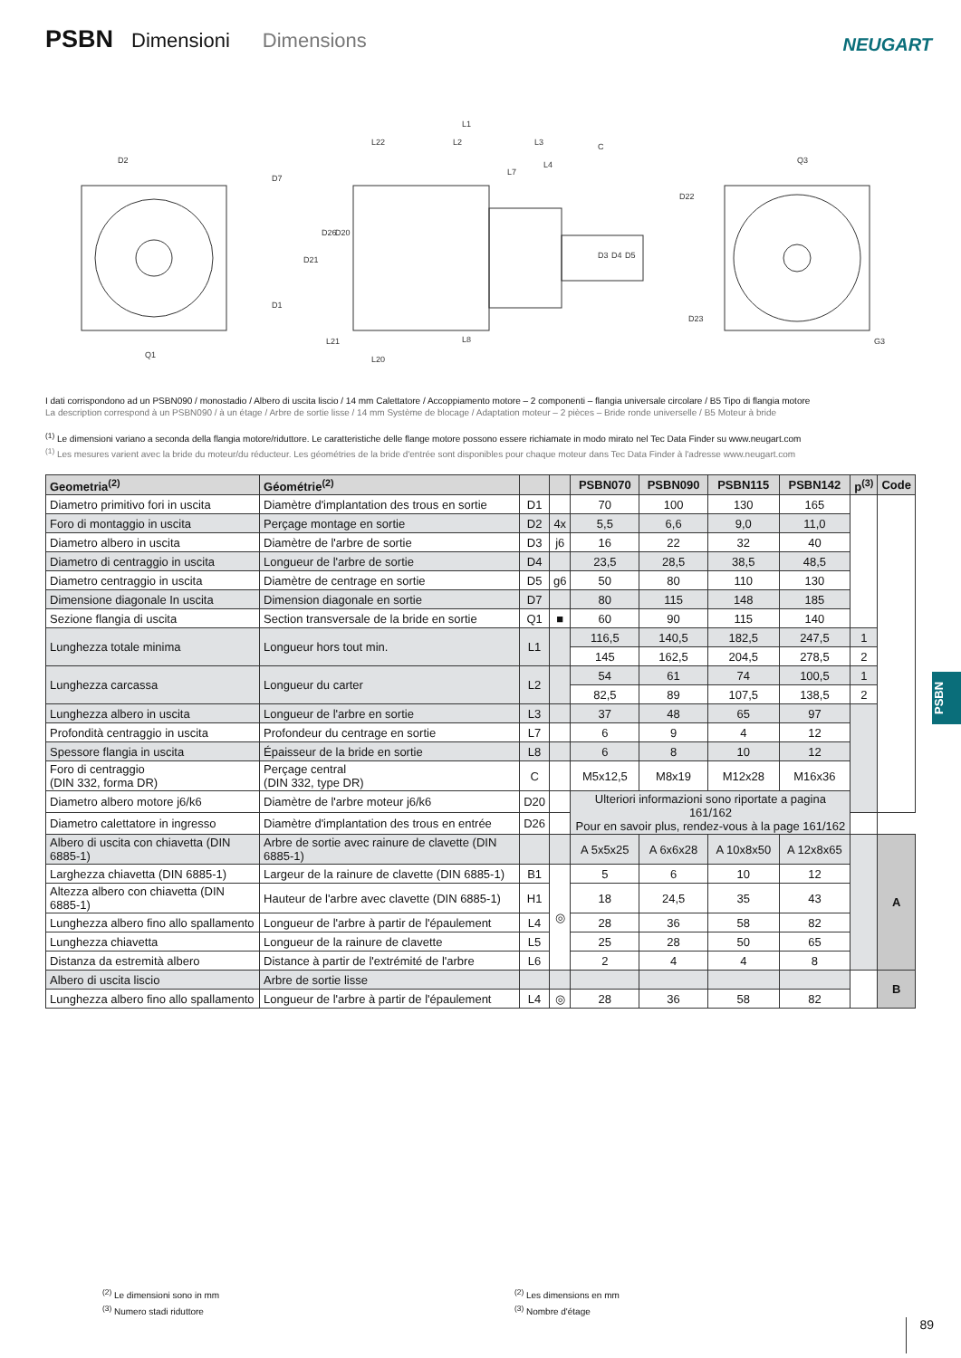PSBN Dimensioni Dimensions NEUGART
D2
Q1
L1
L22
L2
L3
L4
L7
C
L21
L8
L20
Q3
G3
D7
D1
D22
D23
D21
D26
D20
D3
D4
D5
I dati corrispondono ad un PSBN090 / monostadio / Albero di uscita liscio / 14 mm Calettatore / Accoppiamento motore – 2 componenti – flangia universale circolare / B5 Tipo di flangia motore
La description correspond à un PSBN090 / à un étage / Arbre de sortie lisse / 14 mm Système de blocage / Adaptation moteur – 2 pièces – Bride ronde universelle / B5 Moteur à bride
<sup>(1)</sup> Le dimensioni variano a seconda della flangia motore/riduttore. Le caratteristiche delle flange motore possono essere richiamate in modo mirato nel Tec Data Finder su www.neugart.com
<sup>(1)</sup> Les mesures varient avec la bride du moteur/du réducteur. Les géométries de la bride d'entrée sont disponibles pour chaque moteur dans Tec Data Finder à l'adresse www.neugart.com
| Geometria<sup>(2)</sup> | Géométrie<sup>(2)</sup> | | | PSBN070 | PSBN090 | PSBN115 | PSBN142 | p<sup>(3)</sup> | Code |
| --- | --- | --- | --- | --- | --- | --- | --- | --- | --- |
| Diametro primitivo fori in uscita | Diamètre d'implantation des trous en sortie | D1 | | 70 | 100 | 130 | 165 | | |
| Foro di montaggio in uscita | Perçage montage en sortie | D2 | 4x | 5,5 | 6,6 | 9,0 | 11,0 | | |
| Diametro albero in uscita | Diamètre de l'arbre de sortie | D3 | j6 | 16 | 22 | 32 | 40 | | |
| Diametro di centraggio in uscita | Longueur de l'arbre de sortie | D4 | | 23,5 | 28,5 | 38,5 | 48,5 | | |
| Diametro centraggio in uscita | Diamètre de centrage en sortie | D5 | g6 | 50 | 80 | 110 | 130 | | |
| Dimensione diagonale In uscita | Dimension diagonale en sortie | D7 | | 80 | 115 | 148 | 185 | | |
| Sezione flangia di uscita | Section transversale de la bride en sortie | Q1 | ■ | 60 | 90 | 115 | 140 | | |
| Lunghezza totale minima | Longueur hors tout min. | L1 | | 116,5 | 140,5 | 182,5 | 247,5 | 1 | |
| | | | | 145 | 162,5 | 204,5 | 278,5 | 2 | |
| Lunghezza carcassa | Longueur du carter | L2 | | 54 | 61 | 74 | 100,5 | 1 | |
| | | | | 82,5 | 89 | 107,5 | 138,5 | 2 | |
| Lunghezza albero in uscita | Longueur de l'arbre en sortie | L3 | | 37 | 48 | 65 | 97 | | |
| Profondità centraggio in uscita | Profondeur du centrage en sortie | L7 | | 6 | 9 | 4 | 12 | | |
| Spessore flangia in uscita | Épaisseur de la bride en sortie | L8 | | 6 | 8 | 10 | 12 | | |
| Foro di centraggio (DIN 332, forma DR) | Perçage central (DIN 332, type DR) | C | | M5x12,5 | M8x19 | M12x28 | M16x36 | | |
| Diametro albero motore j6/k6 | Diamètre de l'arbre moteur j6/k6 | D20 | | Ulteriori informazioni sono riportate a pagina 161/162 Pour en savoir plus, rendez-vous à la page 161/162 | | | | | |
| Diametro calettatore in ingresso | Diamètre d'implantation des trous en entrée | D26 | | | | | | | |
| Albero di uscita con chiavetta (DIN 6885-1) | Arbre de sortie avec rainure de clavette (DIN 6885-1) | | | A 5x5x25 | A 6x6x28 | A 10x8x50 | A 12x8x65 | | A |
| Larghezza chiavetta (DIN 6885-1) | Largeur de la rainure de clavette (DIN 6885-1) | B1 | ◎ | 5 | 6 | 10 | 12 | | |
| Altezza albero con chiavetta (DIN 6885-1) | Hauteur de l'arbre avec clavette (DIN 6885-1) | H1 | | 18 | 24,5 | 35 | 43 | | |
| Lunghezza albero fino allo spallamento | Longueur de l'arbre à partir de l'épaulement | L4 | | 28 | 36 | 58 | 82 | | |
| Lunghezza chiavetta | Longueur de la rainure de clavette | L5 | | 25 | 28 | 50 | 65 | | |
| Distanza da estremità albero | Distance à partir de l'extrémité de l'arbre | L6 | | 2 | 4 | 4 | 8 | | |
| Albero di uscita liscio | Arbre de sortie lisse | | | | | | | | B |
| Lunghezza albero fino allo spallamento | Longueur de l'arbre à partir de l'épaulement | L4 | ◎ | 28 | 36 | 58 | 82 | | |
PSBN
<sup>(2)</sup> Le dimensioni sono in mm
<sup>(3)</sup> Numero stadi riduttore
<sup>(2)</sup> Les dimensions en mm
<sup>(3)</sup> Nombre d'étage
89